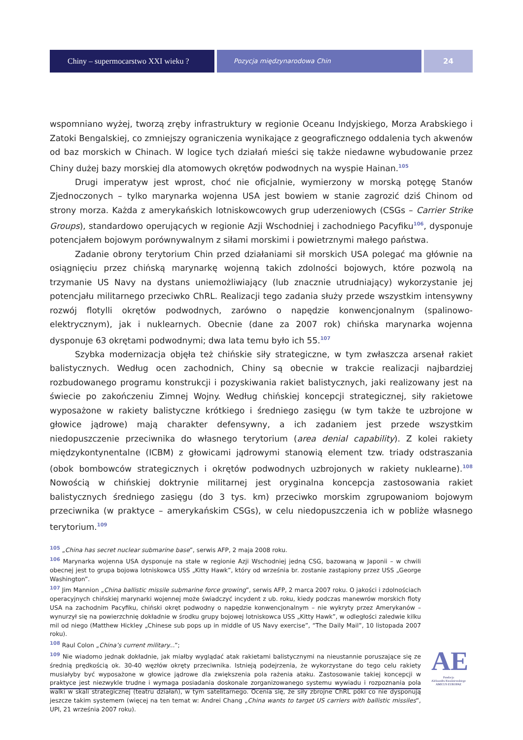Chiny – supermocarstwo XXI wieku ?
Pozycja międzynarodowa Chin
24
wspomniano wyżej, tworzą zręby infrastruktury w regionie Oceanu Indyjskiego, Morza Arabskiego i Zatoki Bengalskiej, co zmniejszy ograniczenia wynikające z geograficznego oddalenia tych akwenów od baz morskich w Chinach. W logice tych działań mieści się także niedawne wybudowanie przez Chiny dużej bazy morskiej dla atomowych okrętów podwodnych na wyspie Hainan.<sup>105</sup>
Drugi imperatyw jest wprost, choć nie oficjalnie, wymierzony w morską potęgę Stanów Zjednoczonych – tylko marynarka wojenna USA jest bowiem w stanie zagrozić dziś Chinom od strony morza. Każda z amerykańskich lotniskowcowych grup uderzeniowych (CSGs – Carrier Strike Groups), standardowo operujących w regionie Azji Wschodniej i zachodniego Pacyfiku<sup>106</sup>, dysponuje potencjałem bojowym porównywalnym z siłami morskimi i powietrznymi małego państwa.
Zadanie obrony terytorium Chin przed działaniami sił morskich USA polegać ma głównie na osiągnięciu przez chińską marynarkę wojenną takich zdolności bojowych, które pozwolą na trzymanie US Navy na dystans uniemożliwiający (lub znacznie utrudniający) wykorzystanie jej potencjału militarnego przeciwko ChRL. Realizacji tego zadania służy przede wszystkim intensywny rozwój flotylli okrętów podwodnych, zarówno o napędzie konwencjonalnym (spalinowo-elektrycznym), jak i nuklearnych. Obecnie (dane za 2007 rok) chińska marynarka wojenna dysponuje 63 okrętami podwodnymi; dwa lata temu było ich 55.<sup>107</sup>
Szybka modernizacja objęła też chińskie siły strategiczne, w tym zwłaszcza arsenał rakiet balistycznych. Według ocen zachodnich, Chiny są obecnie w trakcie realizacji najbardziej rozbudowanego programu konstrukcji i pozyskiwania rakiet balistycznych, jaki realizowany jest na świecie po zakończeniu Zimnej Wojny. Według chińskiej koncepcji strategicznej, siły rakietowe wyposażone w rakiety balistyczne krótkiego i średniego zasięgu (w tym także te uzbrojone w głowice jądrowe) mają charakter defensywny, a ich zadaniem jest przede wszystkim niedopuszczenie przeciwnika do własnego terytorium (area denial capability). Z kolei rakiety międzykontynentalne (ICBM) z głowicami jądrowymi stanowią element tzw. triady odstraszania (obok bombowców strategicznych i okrętów podwodnych uzbrojonych w rakiety nuklearne).<sup>108</sup> Nowością w chińskiej doktrynie militarnej jest oryginalna koncepcja zastosowania rakiet balistycznych średniego zasięgu (do 3 tys. km) przeciwko morskim zgrupowaniom bojowym przeciwnika (w praktyce – amerykańskim CSGs), w celu niedopuszczenia ich w pobliże własnego terytorium.<sup>109</sup>
<sup>105</sup> „China has secret nuclear submarine base”, serwis AFP, 2 maja 2008 roku.
<sup>106</sup> Marynarka wojenna USA dysponuje na stałe w regionie Azji Wschodniej jedną CSG, bazowaną w Japonii – w chwili obecnej jest to grupa bojowa lotniskowca USS „Kitty Hawk”, który od września br. zostanie zastąpiony przez USS „George Washington”.
<sup>107</sup> Jim Mannion „China ballistic missile submarine force growing”, serwis AFP, 2 marca 2007 roku. O jakości i zdolnościach operacyjnych chińskiej marynarki wojennej może świadczyć incydent z ub. roku, kiedy podczas manewrów morskich floty USA na zachodnim Pacyfiku, chiński okręt podwodny o napędzie konwencjonalnym – nie wykryty przez Amerykanów – wynurzył się na powierzchnię dokładnie w środku grupy bojowej lotniskowca USS „Kitty Hawk”, w odległości zaledwie kilku mil od niego (Matthew Hickley „Chinese sub pops up in middle of US Navy exercise”, “The Daily Mail”, 10 listopada 2007 roku).
<sup>108</sup> Raul Colon „China’s current military...”;
<sup>109</sup> Nie wiadomo jednak dokładnie, jak miałby wyglądać atak rakietami balistycznymi na nieustannie poruszające się ze średnią prędkością ok. 30-40 węzłów okręty przeciwnika. Istnieją podejrzenia, że wykorzystane do tego celu rakiety musiałyby być wyposażone w głowice jądrowe dla zwiększenia pola rażenia ataku. Zastosowanie takiej koncepcji w praktyce jest niezwykle trudne i wymaga posiadania doskonale zorganizowanego systemu wywiadu i rozpoznania pola walki w skali strategicznej (teatru działań), w tym satelitarnego. Ocenia się, że siły zbrojne ChRL póki co nie dysponują jeszcze takim systemem (więcej na ten temat w: Andrei Chang „China wants to target US carriers with ballistic missiles“, UPI, 21 września 2007 roku).
AE
Fundacja
Aleksandra Kwaśniewskiego
AMICUS EUROPAE